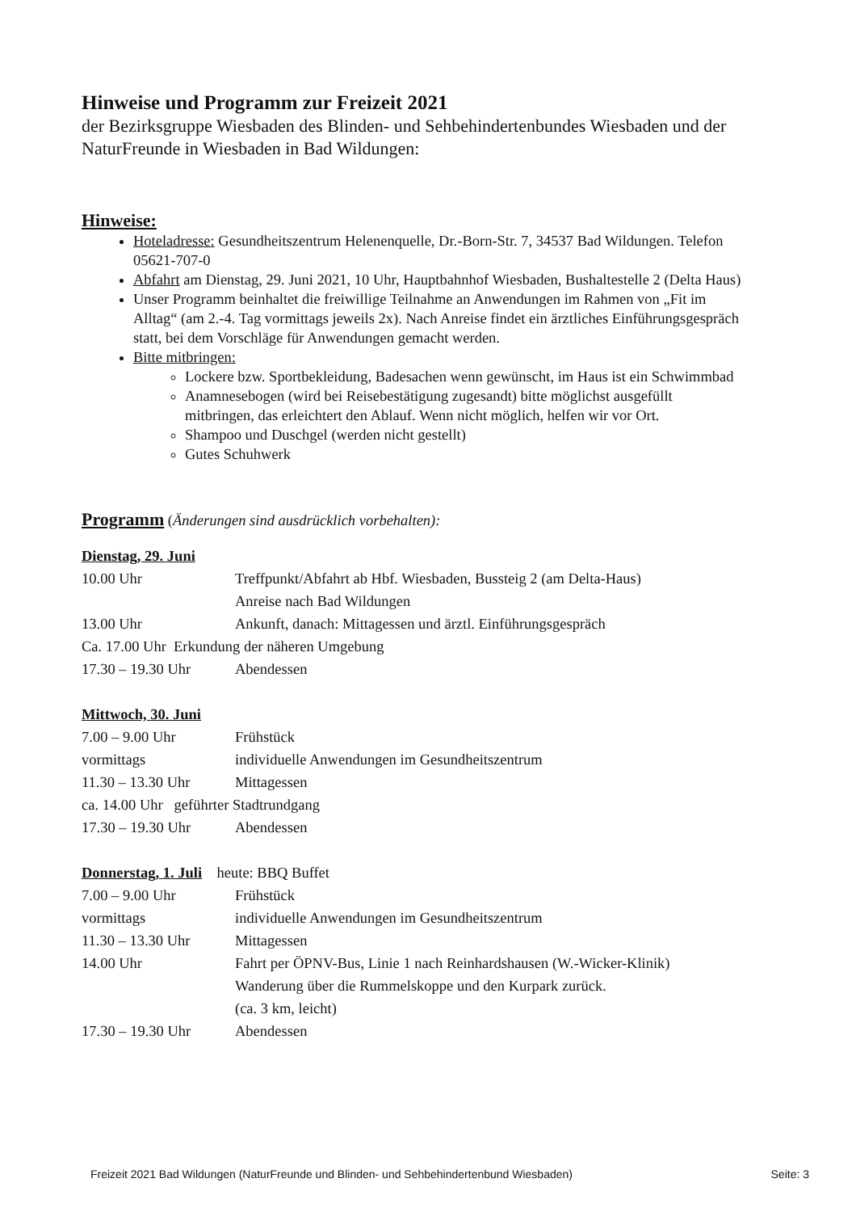Hinweise und Programm zur Freizeit 2021
der Bezirksgruppe Wiesbaden des Blinden- und Sehbehindertenbundes Wiesbaden und der NaturFreunde in Wiesbaden in Bad Wildungen:
Hinweise:
Hoteladresse: Gesundheitszentrum Helenenquelle, Dr.-Born-Str. 7, 34537 Bad Wildungen. Telefon 05621-707-0
Abfahrt am Dienstag, 29. Juni 2021, 10 Uhr, Hauptbahnhof Wiesbaden, Bushaltestelle 2 (Delta Haus)
Unser Programm beinhaltet die freiwillige Teilnahme an Anwendungen im Rahmen von „Fit im Alltag“ (am 2.-4. Tag vormittags jeweils 2x). Nach Anreise findet ein ärztliches Einführungsgespräch statt, bei dem Vorschläge für Anwendungen gemacht werden.
Bitte mitbringen:
Lockere bzw. Sportbekleidung, Badesachen wenn gewünscht, im Haus ist ein Schwimmbad
Anamnesebogen (wird bei Reisebestätigung zugesandt) bitte möglichst ausgefüllt mitbringen, das erleichtert den Ablauf. Wenn nicht möglich, helfen wir vor Ort.
Shampoo und Duschgel (werden nicht gestellt)
Gutes Schuhwerk
Programm (Änderungen sind ausdrücklich vorbehalten):
Dienstag, 29. Juni
10.00 Uhr Treffpunkt/Abfahrt ab Hbf. Wiesbaden, Bussteig 2 (am Delta-Haus)
Anreise nach Bad Wildungen
13.00 Uhr Ankunft, danach: Mittagessen und ärztl. Einführungsgespräch
Ca. 17.00 Uhr Erkundung der näheren Umgebung
17.30 – 19.30 Uhr Abendessen
Mittwoch, 30. Juni
7.00 – 9.00 Uhr Frühstück
vormittags individuelle Anwendungen im Gesundheitszentrum
11.30 – 13.30 Uhr Mittagessen
ca. 14.00 Uhr geführter Stadtrundgang
17.30 – 19.30 Uhr Abendessen
Donnerstag, 1. Juli heute: BBQ Buffet
7.00 – 9.00 Uhr Frühstück
vormittags individuelle Anwendungen im Gesundheitszentrum
11.30 – 13.30 Uhr Mittagessen
14.00 Uhr Fahrt per ÖPNV-Bus, Linie 1 nach Reinhardshausen (W.-Wicker-Klinik)
Wanderung über die Rummelskoppe und den Kurpark zurück.
(ca. 3 km, leicht)
17.30 – 19.30 Uhr Abendessen
Freizeit 2021 Bad Wildungen (NaturFreunde und Blinden- und Sehbehindertenbund Wiesbaden) Seite: 3